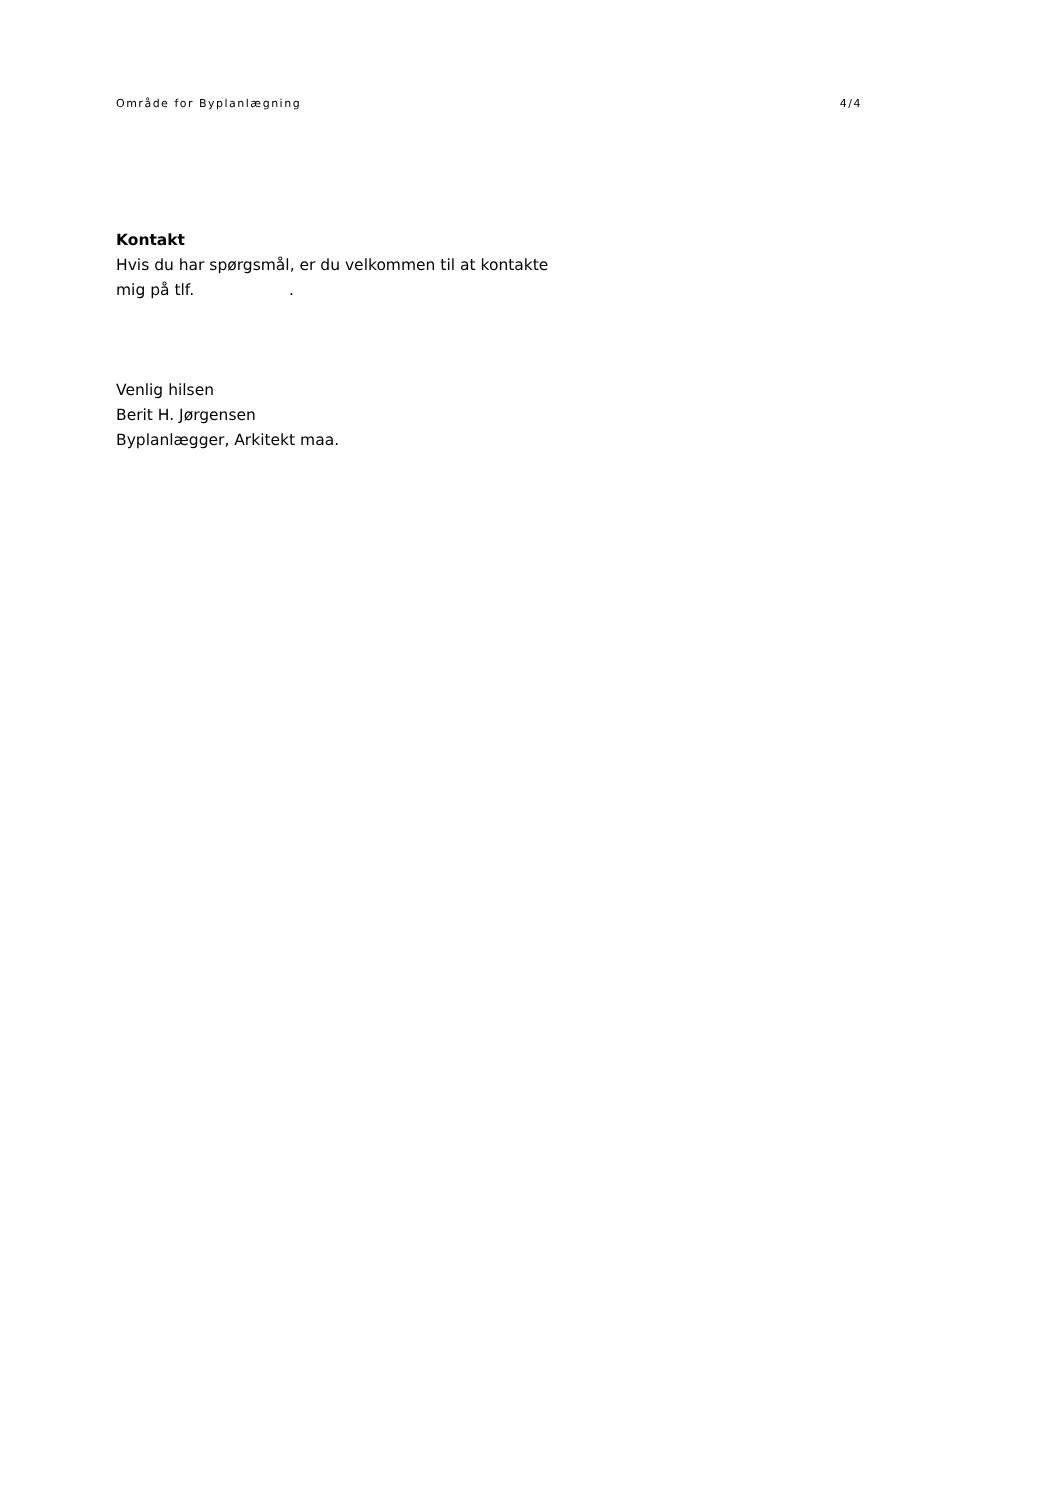Område for Byplanlægning 4/4
Kontakt
Hvis du har spørgsmål, er du velkommen til at kontakte
mig på tlf. .
Venlig hilsen
Berit H. Jørgensen
Byplanlægger, Arkitekt maa.